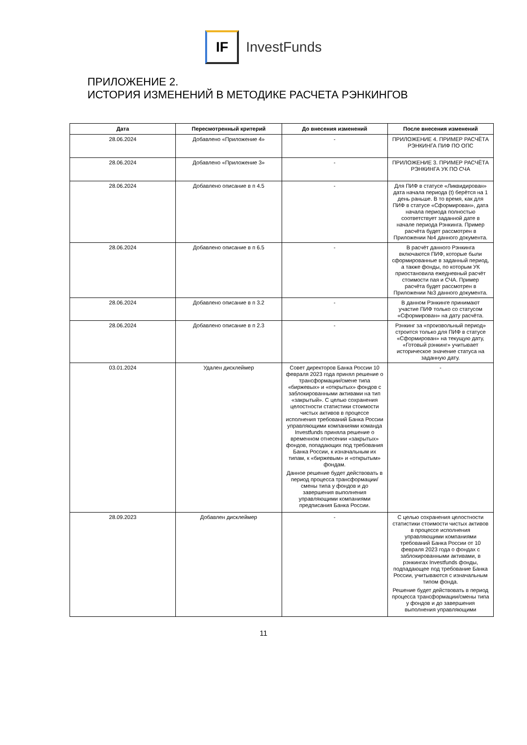IF
InvestFunds
ПРИЛОЖЕНИЕ 2.
ИСТОРИЯ ИЗМЕНЕНИЙ В МЕТОДИКЕ РАСЧЕТА РЭНКИНГОВ
| Дата | Пересмотренный критерий | До внесения изменений | После внесения изменений |
| --- | --- | --- | --- |
| 28.06.2024 | Добавлено «Приложение 4» | - | ПРИЛОЖЕНИЕ 4. ПРИМЕР РАСЧЁТА РЭНКИНГА ПИФ ПО ОПС |
| 28.06.2024 | Добавлено «Приложение 3» | - | ПРИЛОЖЕНИЕ 3. ПРИМЕР РАСЧЁТА РЭНКИНГА УК ПО СЧА |
| 28.06.2024 | Добавлено описание в п 4.5 | - | Для ПИФ в статусе «Ликвидирован» дата начала периода (t) берётся на 1 день раньше. В то время, как для ПИФ в статусе «Сформирован», дата начала периода полностью соответствует заданной дате в начале периода Рэнкинга. Пример расчёта будет рассмотрен в Приложении №4 данного документа. |
| 28.06.2024 | Добавлено описание в п 6.5 | - | В расчёт данного Рэнкинга включаются ПИФ, которые были сформированные в заданный период, а также фонды, по которым УК приостановила ежедневный расчёт стоимости пая и СЧА. Пример расчёта будет рассмотрен в Приложении №3 данного документа. |
| 28.06.2024 | Добавлено описание в п 3.2 | - | В данном Рэнкинге принимают участие ПИФ только со статусом «Сформирован» на дату расчёта. |
| 28.06.2024 | Добавлено описание в п 2.3 | - | Рэнкинг за «произвольный период» строится только для ПИФ в статусе «Сформирован» на текущую дату, «Готовый рэнкинг» учитывает историческое значение статуса на заданную дату. |
| 03.01.2024 | Удален дисклеймер | Совет директоров Банка России 10 февраля 2023 года принял решение о трансформации/смене типа «биржевых» и «открытых» фондов с заблокированными активами на тип «закрытый». С целью сохранения целостности статистики стоимости чистых активов в процессе исполнения требований Банка России управляющими компаниями команда Investfunds приняла решение о временном отнесении «закрытых» фондов, попадающих под требования Банка России, к изначальным их типам, к «биржевым» и «открытым» фондам. Данное решение будет действовать в период процесса трансформации/смены типа у фондов и до завершения выполнения управляющими компаниями предписания Банка России. | - |
| 28.09.2023 | Добавлен дисклеймер | - | С целью сохранения целостности статистики стоимости чистых активов в процессе исполнения управляющими компаниями требований Банка России от 10 февраля 2023 года о фондах с заблокированными активами, в рэнкингах Investfunds фонды, подпадающее под требование Банка России, учитываются с изначальным типом фонда. Решение будет действовать в период процесса трансформации/смены типа у фондов и до завершения выполнения управляющими |
11